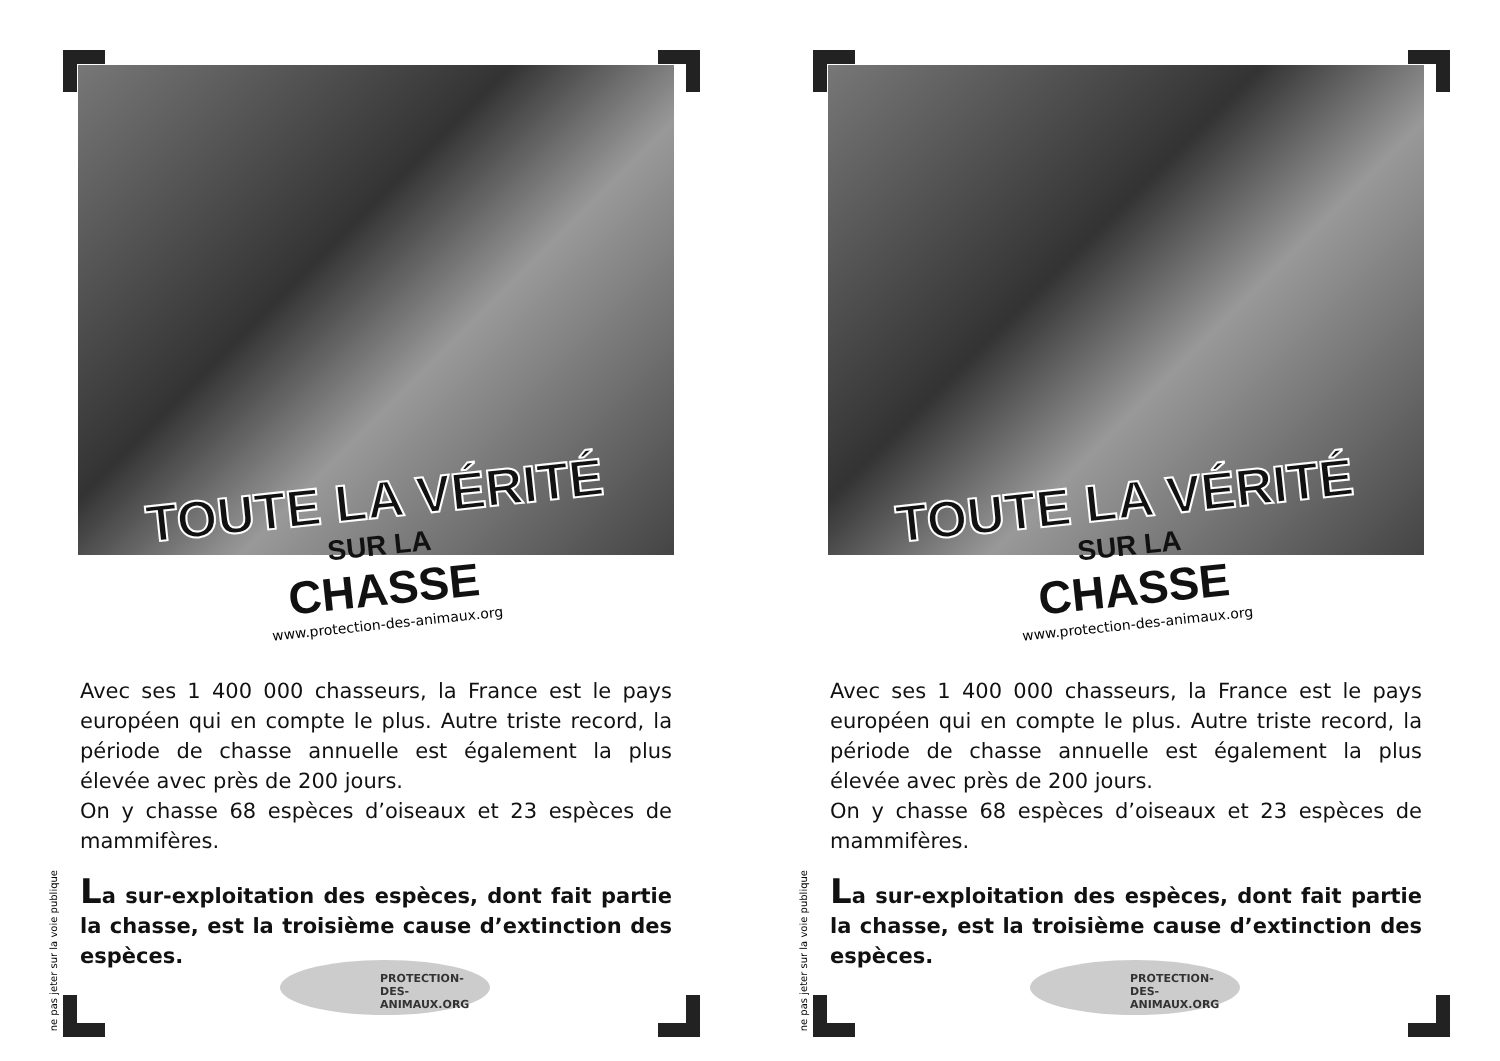TOUTE LA VÉRITÉ
SUR LA
CHASSE
www.protection-des-animaux.org
Avec ses 1 400 000 chasseurs, la France est le pays européen qui en compte le plus. Autre triste record, la période de chasse annuelle est également la plus élevée avec près de 200 jours.
On y chasse 68 espèces d’oiseaux et 23 espèces de mammifères.
La sur-exploitation des espèces, dont fait partie la chasse, est la troisième cause d’extinction des espèces.
ne pas jeter sur la voie publique
PROTECTION-DES-
ANIMAUX.ORG
TOUTE LA VÉRITÉ
SUR LA
CHASSE
www.protection-des-animaux.org
Avec ses 1 400 000 chasseurs, la France est le pays européen qui en compte le plus. Autre triste record, la période de chasse annuelle est également la plus élevée avec près de 200 jours.
On y chasse 68 espèces d’oiseaux et 23 espèces de mammifères.
La sur-exploitation des espèces, dont fait partie la chasse, est la troisième cause d’extinction des espèces.
ne pas jeter sur la voie publique
PROTECTION-DES-
ANIMAUX.ORG